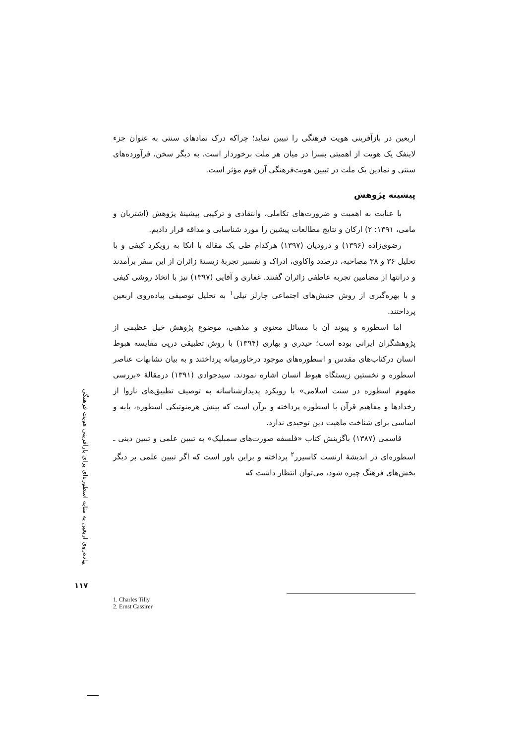اربعین در بازآفرینی هویت فرهنگی را تبیین نماید؛ چراکه درک نمادهای سنتی به عنوان جزء لاینفک یک هویت از اهمیتی بسزا در میان هر ملت برخوردار است. به دیگر سخن، فرآورده‌های سنتی و نمادین یک ملت در تبیین هویت‌فرهنگی آن قوم مؤثر است.
پیشینه پژوهش
با عنایت به اهمیت و ضرورت‌های تکاملی، وانتقادی و ترکیبی پیشینهٔ پژوهش (اشتریان و مامی، ۱۳۹۱: ۲) ارکان و نتایج مطالعات پیشین را مورد شناسایی و مداقه قرار دادیم.
رضوی‌زاده (۱۳۹۶) و درودیان (۱۳۹۷) هرکدام طی یک مقاله با اتکا به رویکرد کیفی و با تحلیل ۳۶ و ۳۸ مصاحبه، درصدد واکاوی، ادراک و تفسیر تجربهٔ زیستهٔ زائران از این سفر برآمدند و درانتها از مضامین تجربه عاطفی زائران گفتند. غفاری و آقایی (۱۳۹۷) نیز با اتخاذ روشی کیفی و با بهره‌گیری از روش جنبش‌های اجتماعی چارلز تیلی<sup>۱</sup> به تحلیل توصیفی پیاده‌روی اربعین پرداختند.
اما اسطوره و پیوند آن با مسائل معنوی و مذهبی، موضوع پژوهش خیل عظیمی از پژوهشگران ایرانی بوده است؛ حیدری و بهاری (۱۳۹۴) با روش تطبیقی درپی مقایسه هبوط انسان درکتاب‌های مقدس و اسطوره‌های موجود درخاورمیانه پرداختند و به بیان تشابهات عناصر اسطوره و نخستین زیستگاه هبوط انسان اشاره نمودند. سیدجوادی (۱۳۹۱) درمقالهٔ «بررسی مفهوم اسطوره در سنت اسلامی» با رویکرد پدیدارشناسانه به توصیف تطبیق‌های ناروا از رخدادها و مفاهیم قرآن با اسطوره پرداخته و برآن است که بینش هرمنوتیکی اسطوره، پایه و اساسی برای شناخت ماهیت دین توحیدی ندارد.
قاسمی (۱۳۸۷) باگزینش کتاب «فلسفه صورت‌های سمبلیک» به تبیین علمی و تبیین دینی ـ اسطوره‌ای در اندیشهٔ ارنست کاسیرر<sup>۲</sup> پرداخته و براین باور است که اگر تبیین علمی بر دیگر بخش‌های فرهنگ چیره شود، می‌توان انتظار داشت که
پیاده‌روی اربعین به مثابه اسطوره‌ای برای بازآفرینی هویت فرهنگی
۱۱۷
1. Charles Tilly
2. Ernst Cassirer